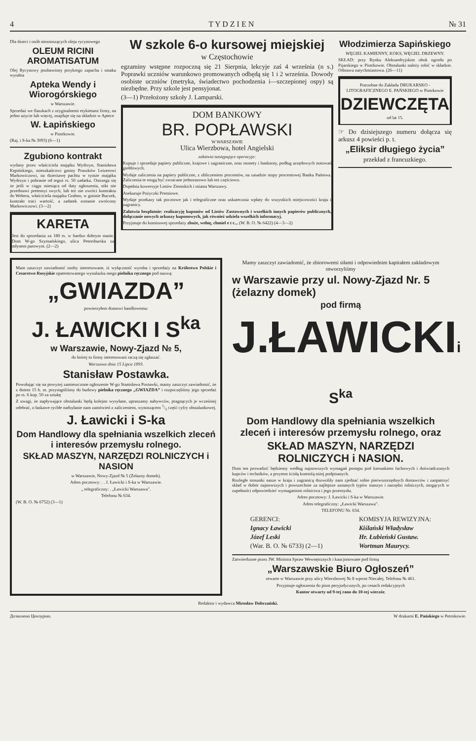4 T Y D Z I E N № 31
Dla dzieci i osób nieznoszących oleju rycynowego
OLEUM RICINI AROMATISATUM
Olej Rycynowy pozbawiony przykrego zapachu i smaku wyrabia
Apteka Wendy i Wiorogórskiego
w Warszawie.
Sprzedaż we flaszkach z oryginalnemi etykietami firmy, na jedno użycie lub więcej, znajduje się na składzie w Aptece
W. Łapińskiego
w Piotrkowie.
(Raj. i S-ka № 3093) (6—1)
Zgubiono kontrakt
wydany przez właściciela majątku Wydrzyn, Stanisława Kępińskiego, mieszkańcowi gminy Pruszków Leizerowi Markowiczowi, na dzierżawę pachtu w tymże majątku Wydrzyn i pobranie od tegoż rs. 50 zadatku. Ostrzega się że jeśli w ciągu miesiąca od daty ogłoszenia, nikt nie przedstawi pretensyi swych, lub też nie zwróci kontraktu do Webera, właściciela majątku Grabno, w gminie Buczek, kontrakt traci wartość, a zadatek zostanie zwrócony Markowiczowi. (3—2)
KARETA
Jest do sprzedania za 180 rs. w bardzo dobrym stanie. Dom W-go Szymańskiego, ulica Petersburska za młynem parowym. (2—2)
W szkole 6-o kursowej miejskiej
w Częstochowie
egzaminy wstępne rozpoczną się 21 Sierpnia, lekcyje zaś 4 września (n s.) Poprawki uczniów warunkowo promowanych odbędą się 1 i 2 września. Dowody osobiste uczniów (metryka, świadectwo pochodzenia i—szczepionej ospy) są niezbędne. Przy szkole jest pensyjonat.
(3—1) Przełożony szkoły J. Lamparski.
DOM BANKOWY
BR. POPŁAWSKI
W WARSZAWIE
Ulica Wierzbowa, hotel Angielski
załatwia następujące operacyje:
Kupuje i sprzedaje papiery publiczne, krajowe i zagraniczne, oraz monety i banknoty, podług urzędowych notowań giełdowych.
Wydaje zaliczenia na papiery publiczne, z obliczeniem procentów, na zasadzie stopy procentowej Banku Państwa. Zaliczenia te mogą być zwracane jednorazowo lub też częściowo.
Dopełnia kowersyje Listów Ziemskich i miasta Warszawy.
Asekuruje Pożyczki Premiowe.
Wydaje przekazy tak pocztowe jak i telegraficzne oraz uskutecznia wpłaty do wszystkich miejscowości kraju i zagranicy.
Załatwia bezpłatnie: realizacyję kuponów od Listów Zastawnych i wszelkich innych papierów publicznych, dołączanie nowych arkuszy kuponowych, jak również udziela wszelkich informacyj.
Przyjmuje do komisowej sprzedaży zboże, wełnę, chmiel e t c... (W. B. O. № 6422) (4—3—2)
Włodzimierza Sapińskiego
WĘGIEL KAMIENNY, KOKS, WĘGIEL DRZEWNY.
SKŁAD: przy Rynku Aleksandryjskim obok ogrodu po Pijarskiego w Piotrkowie. Obstalunki należy robić w składzie. Odstawa natychmiastowa. (26—11)
Potrzebne do Zakładu DRUKARSKO - LITOGRAFICZNEGO E. PAŃSKIEGO w Piotrkowie
DZIEWCZĘTA
od lat 15.
☞ Do dzisiejszego numeru dołącza się arkusz 4 powieści p. t.
„Eliksir długiego życia”
przekład z francuzkiego.
Mam zaszczyt zawiadomić osoby interesowane, iż wyłączność wyrobu i sprzedaży na Królestwo Polskie i Cesarstwo Rosyjskie opatentowanego wynalazku mego pielnika ręcznego pod nazwą:
„GWIAZDA”
powierzyłem domowi handlowemu:
J. ŁAWICKI I S<sup>ka</sup>
w Warszawie, Nowy-Zjazd № 5,
do której to firmy interesowani raczą się zgłaszać.
Warszawa dnia 15 Lipca 1893.
Stanisław Postawka.
Powołując się na powyżej zamieszczone ogłoszenie W-go Stanisława Postawki, mamy zaszczyt zawiadomić, że z dniem 15 b. m. przystąpiliśmy do budowy pielnika ręcznego „GWIAZDA” i rozpoczęliśmy jego sprzedaż po rs. 6 kop. 50 za sztukę
Z uwagi, że napływające obstalunki będą kolejno wysyłane, upraszamy nabywców, pragnących je wcześniej odebrać, o łaskawe rychłe nadsyłanie nam zamówień z zaliczeniem, wynoszącem 1/3 część cyfry obstalunkowej.
J. Ławicki i S-ka
Dom Handlowy dla spełniania wszelkich zleceń i interesów przemysłu rolnego.
SKŁAD MASZYN, NARZĘDZI ROLNICZYCH i NASION
w Warszawie, Nowy-Zjazd № 5 (Żelazny domek).
Adres pocztowy: . . J. Ławicki i S-ka w Warszawie.
„ telegraficzny: . „Ławicki Warszawa”.
Telefonu № 634.
(W. B. O. № 6752) (3—1)
Mamy zaszczyt zawiadomić, że zbiorowemi siłami i odpowiednim kapitałem zakładowym otworzyliśmy
w Warszawie przy ul. Nowy-Zjazd Nr. 5 (żelazny domek)
pod firmą
J.ŁAWICKIi S<sup>ka</sup>
Dom Handlowy dla spełniania wszelkich zleceń i interesów przemysłu rolnego, oraz
SKŁAD MASZYN, NARZĘDZI ROLNICZYCH i NASION.
Dom ten prowadzić będziemy według najnowszych wymagań postępu pod kierunkiem fachowych i doświadczonych kupców i techników, a przytem ścisłą kontrolą niżej podpisanych.
Rozległe stosunki nasze w kraju i zagranicą dozwoliły nam zjednać sobie pierwszorzędnych dostawców i zaopatrzyć skład w dobór najnowszych i powszechnie za najlepsze uznanych typów maszyn i narzędzi rolniczych, mogących w zupełności odpowiedzieć wymaganiom rolnictwa i jego przemysłu.
Adres pocztowy: J. Ławicki i S-ka w Warszawie.
Adres telegraficzny: „Ławicki Warszawa”.
TELEFONU Nr. 634.
GERENCI:
Ignacy Ławicki
Józef Leski
(War. B. O. № 6733) (2—1)
KOMISYJA REWIZYJNA:
Kiślański Władysław
Hr. Łubieński Gustaw.
Wortman Maurycy.
Zatwierdzone przez JW. Ministra Spraw Wewnętrznych i kaucjonowane pod firmą
„Warszawskie Biuro Ogłoszeń”
otwarte w Warszawie przy ulicy Wierzbowej № 8 wprost Niecałej. Telefonu № 461.
Przyjmuje ogłoszenia do pism peryjodycznych, po cenach redakcyjnych
Kantor otwarty od 9-tej rano do 10-tej wieczór.
Redaktor i wydawca Mirosław Dobrzański.
Дозволено Цензурою. W drukarni E. Pańskiego w Petrokowie.